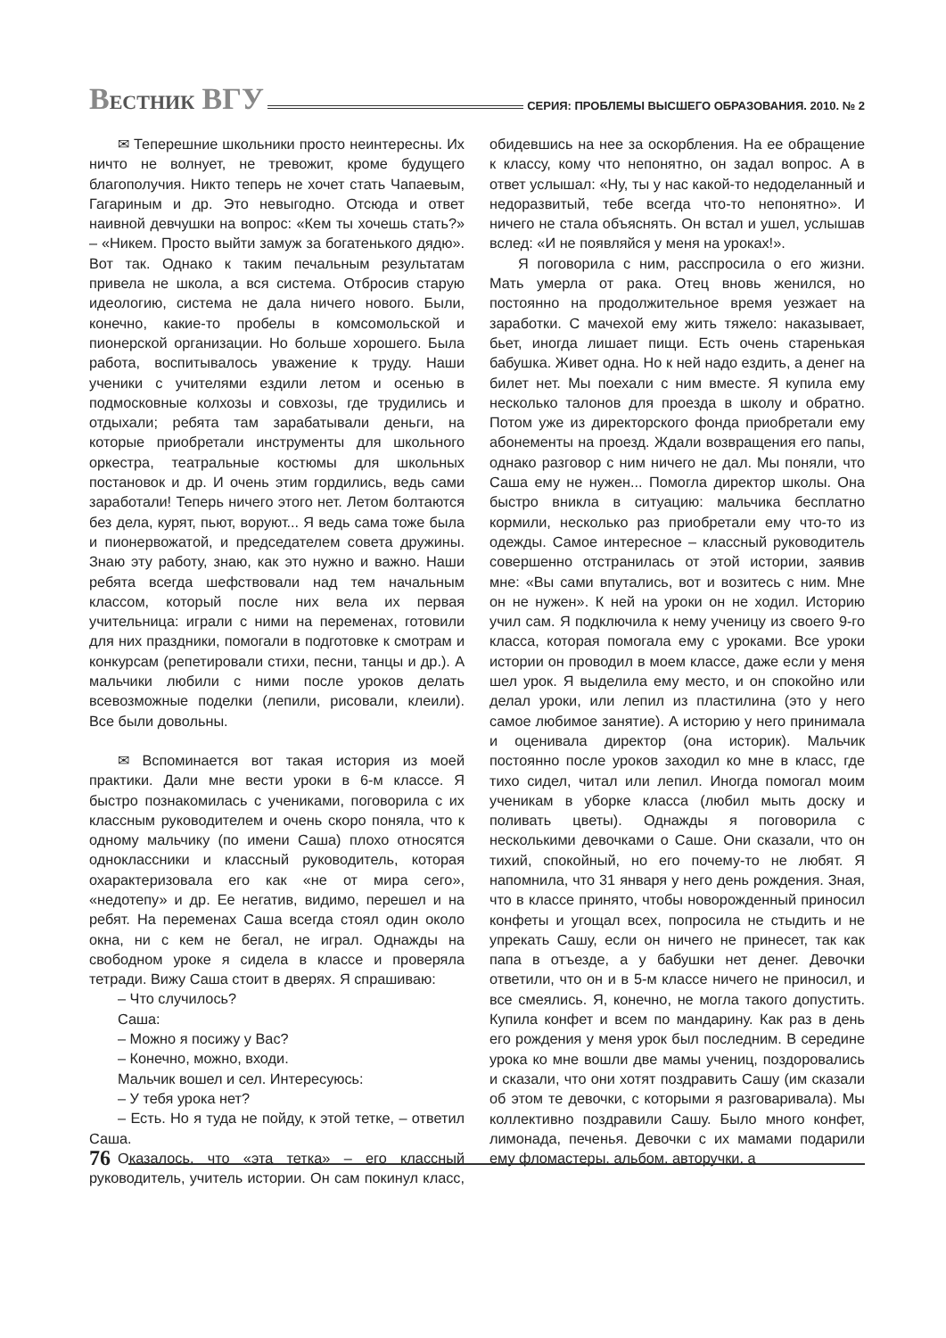ВЕСТНИК ВГУ
СЕРИЯ: ПРОБЛЕМЫ ВЫСШЕГО ОБРАЗОВАНИЯ. 2010. № 2
✉ Теперешние школьники просто неинтересны. Их ничто не волнует, не тревожит, кроме будущего благополучия. Никто теперь не хочет стать Чапаевым, Гагариным и др. Это невыгодно. Отсюда и ответ наивной девчушки на вопрос: «Кем ты хочешь стать?» – «Никем. Просто выйти замуж за богатенького дядю». Вот так. Однако к таким печальным результатам привела не школа, а вся система. Отбросив старую идеологию, система не дала ничего нового. Были, конечно, какие-то пробелы в комсомольской и пионерской организации. Но больше хорошего. Была работа, воспитывалось уважение к труду. Наши ученики с учителями ездили летом и осенью в подмосковные колхозы и совхозы, где трудились и отдыхали; ребята там зарабатывали деньги, на которые приобретали инструменты для школьного оркестра, театральные костюмы для школьных постановок и др. И очень этим гордились, ведь сами заработали! Теперь ничего этого нет. Летом болтаются без дела, курят, пьют, воруют... Я ведь сама тоже была и пионервожатой, и председателем совета дружины. Знаю эту работу, знаю, как это нужно и важно. Наши ребята всегда шефствовали над тем начальным классом, который после них вела их первая учительница: играли с ними на переменах, готовили для них праздники, помогали в подготовке к смотрам и конкурсам (репетировали стихи, песни, танцы и др.). А мальчики любили с ними после уроков делать всевозможные поделки (лепили, рисовали, клеили). Все были довольны.
✉ Вспоминается вот такая история из моей практики. Дали мне вести уроки в 6-м классе. Я быстро познакомилась с учениками, поговорила с их классным руководителем и очень скоро поняла, что к одному мальчику (по имени Саша) плохо относятся одноклассники и классный руководитель, которая охарактеризовала его как «не от мира сего», «недотепу» и др. Ее негатив, видимо, перешел и на ребят. На переменах Саша всегда стоял один около окна, ни с кем не бегал, не играл. Однажды на свободном уроке я сидела в классе и проверяла тетради. Вижу Саша стоит в дверях. Я спрашиваю:
– Что случилось?
Саша:
– Можно я посижу у Вас?
– Конечно, можно, входи.
Мальчик вошел и сел. Интересуюсь:
– У тебя урока нет?
– Есть. Но я туда не пойду, к этой тетке, – ответил Саша.
Оказалось, что «эта тетка» – его классный руководитель, учитель истории. Он сам покинул класс, обидевшись на нее за оскорбления. На ее обращение к классу, кому что непонятно, он задал вопрос. А в ответ услышал: «Ну, ты у нас какой-то недоделанный и недоразвитый, тебе всегда что-то непонятно». И ничего не стала объяснять. Он встал и ушел, услышав вслед: «И не появляйся у меня на уроках!».
Я поговорила с ним, расспросила о его жизни. Мать умерла от рака. Отец вновь женился, но постоянно на продолжительное время уезжает на заработки. С мачехой ему жить тяжело: наказывает, бьет, иногда лишает пищи. Есть очень старенькая бабушка. Живет одна. Но к ней надо ездить, а денег на билет нет. Мы поехали с ним вместе. Я купила ему несколько талонов для проезда в школу и обратно. Потом уже из директорского фонда приобретали ему абонементы на проезд. Ждали возвращения его папы, однако разговор с ним ничего не дал. Мы поняли, что Саша ему не нужен... Помогла директор школы. Она быстро вникла в ситуацию: мальчика бесплатно кормили, несколько раз приобретали ему что-то из одежды. Самое интересное – классный руководитель совершенно отстранилась от этой истории, заявив мне: «Вы сами впутались, вот и возитесь с ним. Мне он не нужен». К ней на уроки он не ходил. Историю учил сам. Я подключила к нему ученицу из своего 9-го класса, которая помогала ему с уроками. Все уроки истории он проводил в моем классе, даже если у меня шел урок. Я выделила ему место, и он спокойно или делал уроки, или лепил из пластилина (это у него самое любимое занятие). А историю у него принимала и оценивала директор (она историк). Мальчик постоянно после уроков заходил ко мне в класс, где тихо сидел, читал или лепил. Иногда помогал моим ученикам в уборке класса (любил мыть доску и поливать цветы). Однажды я поговорила с несколькими девочками о Саше. Они сказали, что он тихий, спокойный, но его почему-то не любят. Я напомнила, что 31 января у него день рождения. Зная, что в классе принято, чтобы новорожденный приносил конфеты и угощал всех, попросила не стыдить и не упрекать Сашу, если он ничего не принесет, так как папа в отъезде, а у бабушки нет денег. Девочки ответили, что он и в 5-м классе ничего не приносил, и все смеялись. Я, конечно, не могла такого допустить. Купила конфет и всем по мандарину. Как раз в день его рождения у меня урок был последним. В середине урока ко мне вошли две мамы учениц, поздоровались и сказали, что они хотят поздравить Сашу (им сказали об этом те девочки, с которыми я разговаривала). Мы коллективно поздравили Сашу. Было много конфет, лимонада, печенья. Девочки с их мамами подарили ему фломастеры, альбом, авторучки, а
76